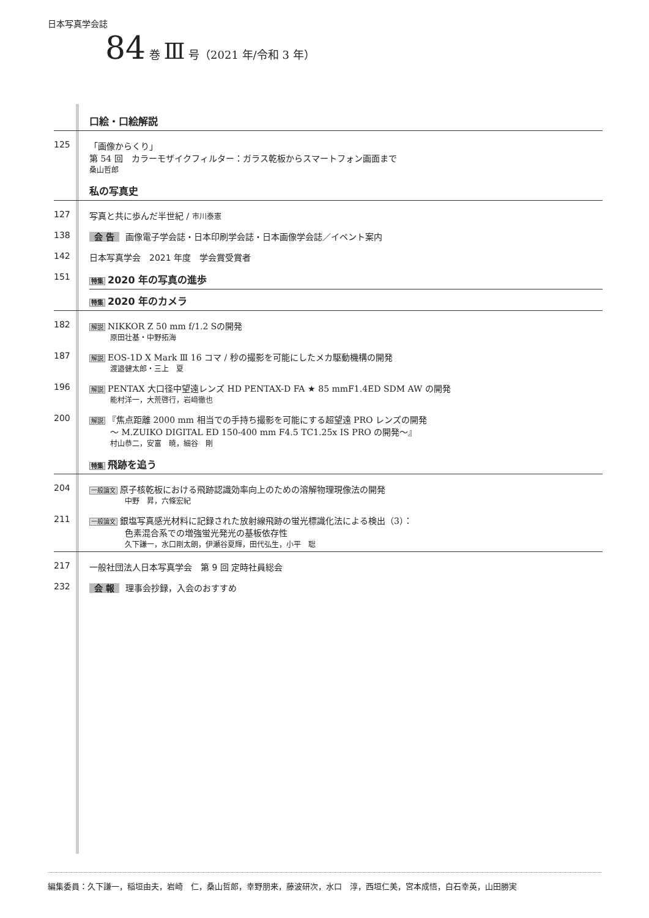日本写真学会誌
84 巻 Ⅲ 号（2021 年/令和 3 年）
口絵・口絵解説
125 「画像からくり」
第 54 回　カラーモザイクフィルター：ガラス乾板からスマートフォン画面まで
桑山哲郎
私の写真史
127 写真と共に歩んだ半世紀 / 市川泰憲
138 会 告 画像電子学会誌・日本印刷学会誌・日本画像学会誌／イベント案内
142 日本写真学会　2021 年度　学会賞受賞者
151
特集 2020 年の写真の進歩
特集 2020 年のカメラ
182
解説 NIKKOR Z 50 mm f/1.2 Sの開発
原田壮基・中野拓海
187
解説 EOS-1D X Mark Ⅲ 16 コマ / 秒の撮影を可能にしたメカ駆動機構の開発
渡邉健太郎・三上　夏
196
解説 PENTAX 大口径中望遠レンズ HD PENTAX-D FA ★ 85 mmF1.4ED SDM AW の開発
能村洋一，大荒啓行，岩﨑徹也
200
解説 『焦点距離 2000 mm 相当での手持ち撮影を可能にする超望遠 PRO レンズの開発
～ M.ZUIKO DIGITAL ED 150-400 mm F4.5 TC1.25x IS PRO の開発～』
村山恭二，安富　暁，細谷　剛
特集 飛跡を追う
204
一般論文 原子核乾板における飛跡認識効率向上のための溶解物理現像法の開発
中野　昇，六條宏紀
211
一般論文 銀塩写真感光材料に記録された放射線飛跡の蛍光標識化法による検出（3）：
色素混合系での増強蛍光発光の基板依存性
久下謙一，水口剛太朗，伊瀬谷夏輝，田代弘生，小平　聡
217 一般社団法人日本写真学会　第 9 回 定時社員総会
232 会 報 理事会抄録，入会のおすすめ
編集委員：久下謙一，稲垣由夫，岩崎　仁，桑山哲郎，幸野朋来，藤波研次，水口　淳，西垣仁美，宮本成悟，白石幸英，山田勝実